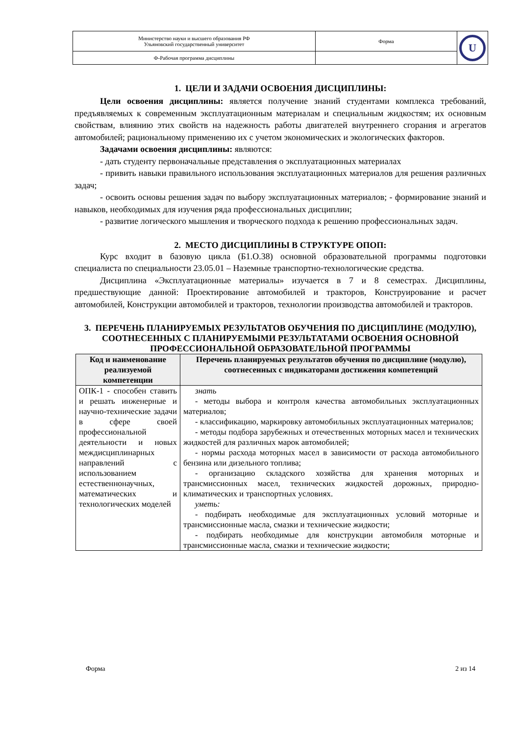| Министерство науки и высшего образования РФ Ульяновский государственный университет | Форма | U |
| Ф-Рабочая программа дисциплины | | |
1. ЦЕЛИ И ЗАДАЧИ ОСВОЕНИЯ ДИСЦИПЛИНЫ:
Цели освоения дисциплины: является получение знаний студентами комплекса требований, предъявляемых к современным эксплуатационным материалам и специальным жидкостям; их основным свойствам, влиянию этих свойств на надежность работы двигателей внутреннего сгорания и агрегатов автомобилей; рациональному применению их с учетом экономических и экологических факторов.
Задачами освоения дисциплины: являются:
- дать студенту первоначальные представления о эксплуатационных материалах
- привить навыки правильного использования эксплуатационных материалов для решения различных задач;
- освоить основы решения задач по выбору эксплуатационных материалов; - формирование знаний и навыков, необходимых для изучения ряда профессиональных дисциплин;
- развитие логического мышления и творческого подхода к решению профессиональных задач.
2. МЕСТО ДИСЦИПЛИНЫ В СТРУКТУРЕ ОПОП:
Курс входит в базовую цикла (Б1.О.38) основной образовательной программы подготовки специалиста по специальности 23.05.01 – Наземные транспортно-технологические средства.
Дисциплина «Эксплуатационные материалы» изучается в 7 и 8 семестрах. Дисциплины, предшествующие данной: Проектирование автомобилей и тракторов, Конструирование и расчет автомобилей, Конструкции автомобилей и тракторов, технологии производства автомобилей и тракторов.
3. ПЕРЕЧЕНЬ ПЛАНИРУЕМЫХ РЕЗУЛЬТАТОВ ОБУЧЕНИЯ ПО ДИСЦИПЛИНЕ (МОДУЛЮ), СООТНЕСЕННЫХ С ПЛАНИРУЕМЫМИ РЕЗУЛЬТАТАМИ ОСВОЕНИЯ ОСНОВНОЙ ПРОФЕССИОНАЛЬНОЙ ОБРАЗОВАТЕЛЬНОЙ ПРОГРАММЫ
| Код и наименование реализуемой компетенции | Перечень планируемых результатов обучения по дисциплине (модулю), соотнесенных с индикаторами достижения компетенций |
| --- | --- |
| ОПК-1 - способен ставить и решать инженерные и научно-технические задачи в сфере своей профессиональной деятельности и новых междисциплинарных направлений с использованием естественнонаучных, математических и технологических моделей | знать - методы выбора и контроля качества автомобильных эксплуатационных материалов; - классификацию, маркировку автомобильных эксплуатационных материалов; - методы подбора зарубежных и отечественных моторных масел и технических жидкостей для различных марок автомобилей; - нормы расхода моторных масел в зависимости от расхода автомобильного бензина или дизельного топлива; - организацию складского хозяйства для хранения моторных и трансмиссионных масел, технических жидкостей дорожных, природно-климатических и транспортных условиях. уметь: - подбирать необходимые для эксплуатационных условий моторные и трансмиссионные масла, смазки и технические жидкости; - подбирать необходимые для конструкции автомобиля моторные и трансмиссионные масла, смазки и технические жидкости; |
Форма 2 из 14